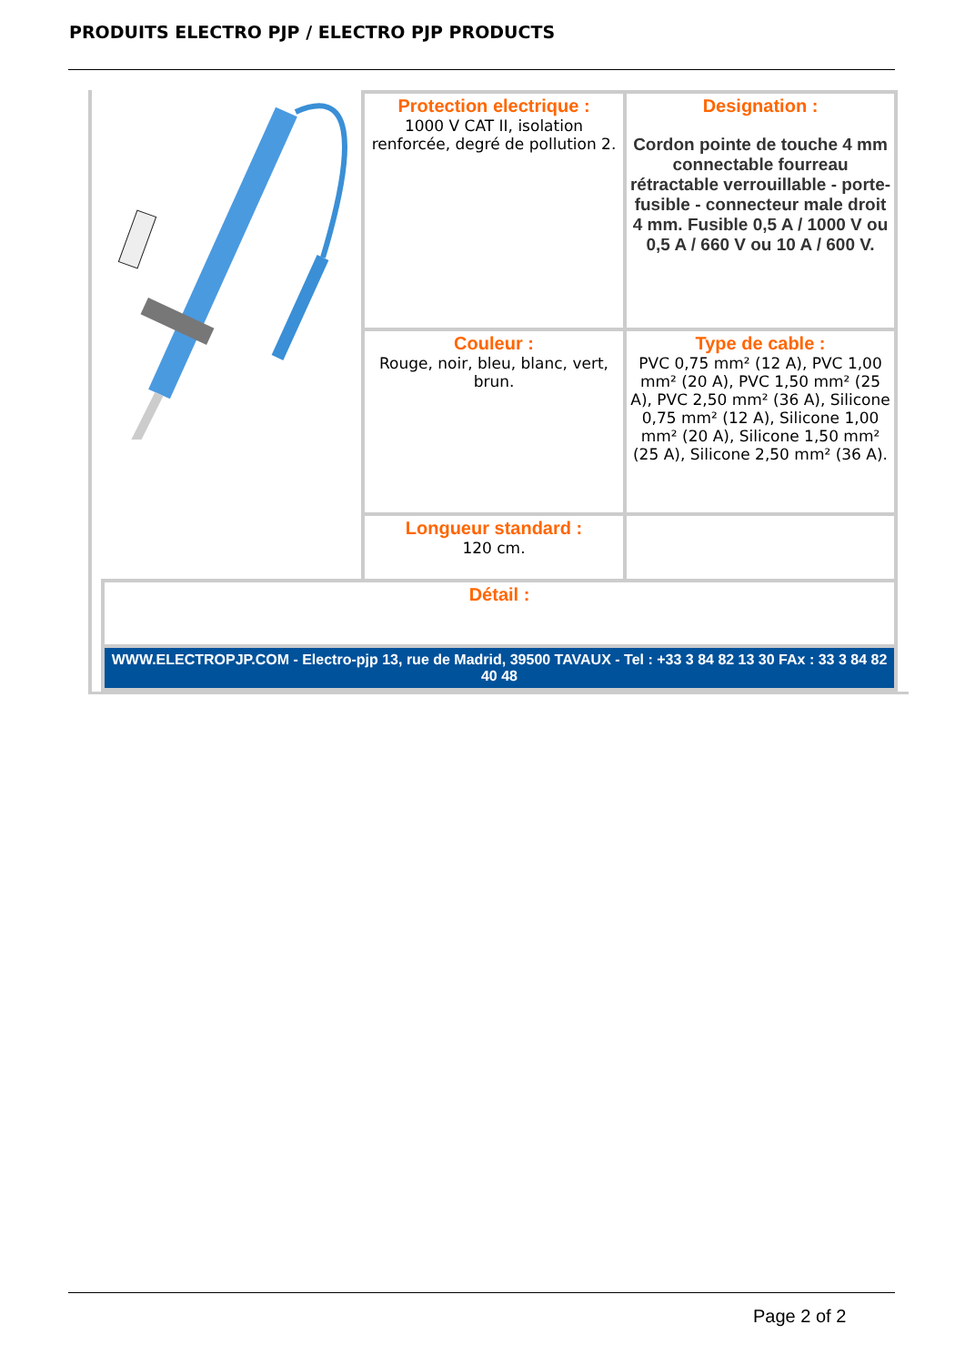PRODUITS ELECTRO PJP / ELECTRO PJP PRODUCTS
| | Protection electrique : 1000 V CAT II, isolation renforcée, degré de pollution 2. | Designation : Cordon pointe de touche 4 mm connectable fourreau rétractable verrouillable - porte-fusible - connecteur male droit 4 mm. Fusible 0,5 A / 1000 V ou 0,5 A / 660 V ou 10 A / 600 V. |
| | Couleur : Rouge, noir, bleu, blanc, vert, brun. | Type de cable : PVC 0,75 mm² (12 A), PVC 1,00 mm² (20 A), PVC 1,50 mm² (25 A), PVC 2,50 mm² (36 A), Silicone 0,75 mm² (12 A), Silicone 1,00 mm² (20 A), Silicone 1,50 mm² (25 A), Silicone 2,50 mm² (36 A). |
| | Longueur standard : 120 cm. | |
| Détail : | | |
| WWW.ELECTROPJP.COM - Electro-pjp 13, rue de Madrid, 39500 TAVAUX - Tel : +33 3 84 82 13 30 FAx : 33 3 84 82 40 48 | | |
Page 2 of 2